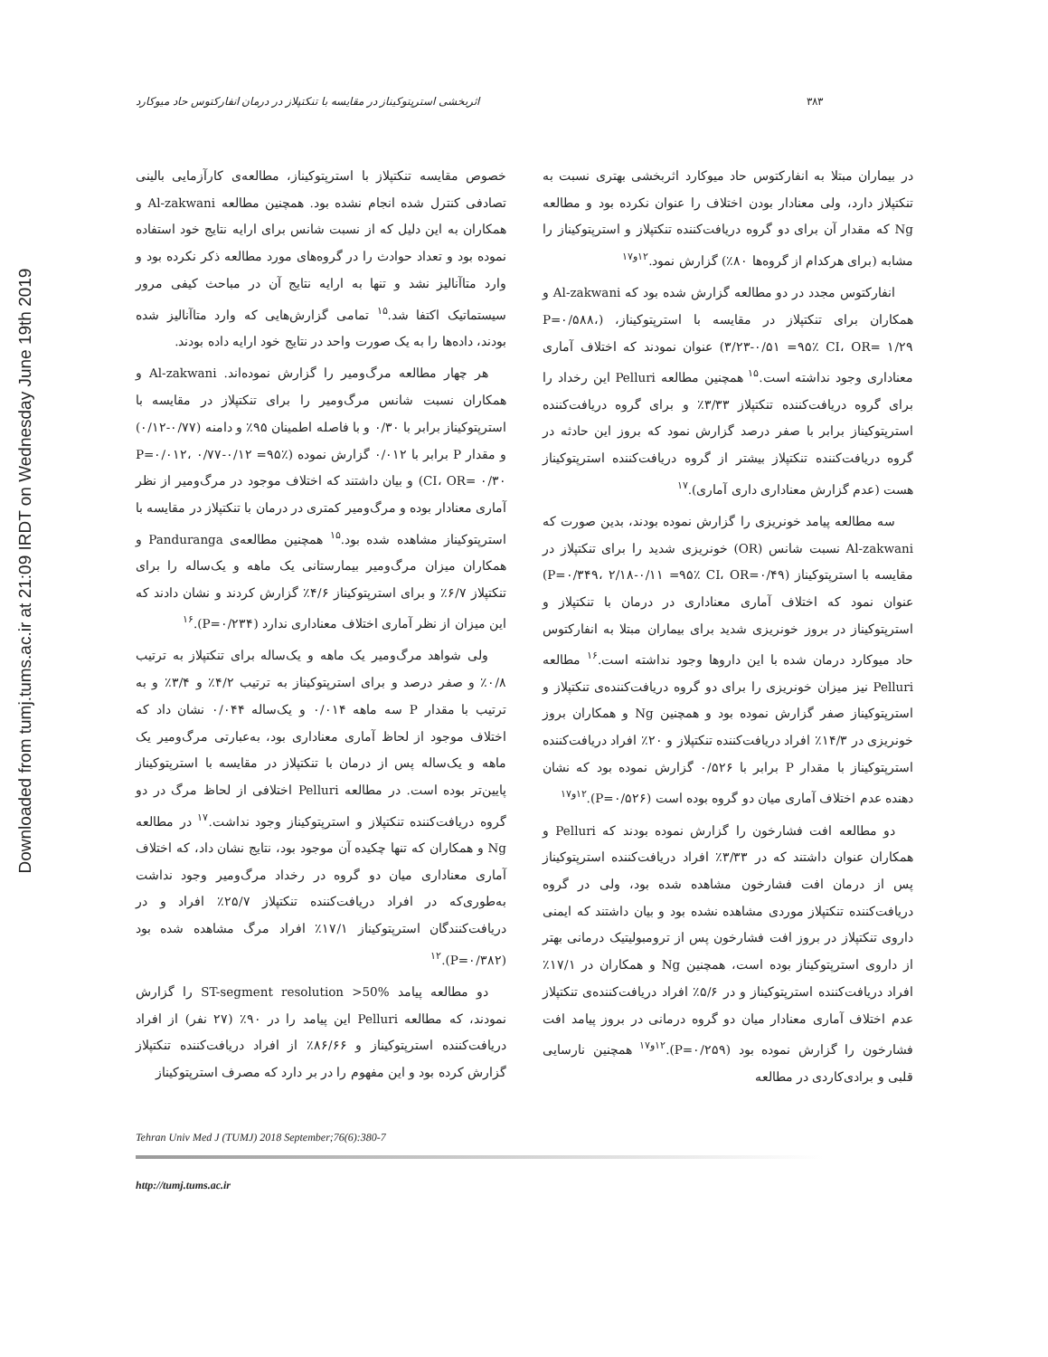Downloaded from tumj.tums.ac.ir at 21:09 IRDT on Wednesday June 19th 2019
۳۸۳ اثربخشی استرپتوکیناز در مقایسه با تنکتپلاز در درمان انفارکتوس حاد میوکارد
خصوص مقایسه تنکتپلاز با استرپتوکیناز، مطالعه‌ی کارآزمایی بالینی تصادفی کنترل شده انجام نشده بود. همچنین مطالعه Al-zakwani و همکاران به این دلیل که از نسبت شانس برای ارایه نتایج خود استفاده نموده بود و تعداد حوادث را در گروه‌های مورد مطالعه ذکر نکرده بود و وارد متاآنالیز نشد و تنها به ارایه نتایج آن در مباحث کیفی مرور سیستماتیک اکتفا شد.<sup>۱۵</sup> تمامی گزارش‌هایی که وارد متاآنالیز شده بودند، داده‌ها را به یک صورت واحد در نتایج خود ارایه داده بودند.
هر چهار مطالعه مرگ‌ومیر را گزارش نموده‌اند. Al-zakwani و همکاران نسبت شانس مرگ‌ومیر را برای تنکتپلاز در مقایسه با استرپتوکیناز برابر با ۰/۳۰ و با فاصله اطمینان ۹۵٪ و دامنه (۰/۷۷-۰/۱۲) و مقدار P برابر با ۰/۰۱۲ گزارش نموده (P=۰/۰۱۲، ۰/۷۷-۰/۱۲ =۹۵٪ CI، OR= ۰/۳۰) و بیان داشتند که اختلاف موجود در مرگ‌ومیر از نظر آماری معنادار بوده و مرگ‌ومیر کمتری در درمان با تنکتپلاز در مقایسه با استرپتوکیناز مشاهده شده بود.<sup>۱۵</sup> همچنین مطالعه‌ی Panduranga و همکاران میزان مرگ‌ومیر بیمارستانی یک ماهه و یک‌ساله را برای تنکتپلاز ۶/۷٪ و برای استرپتوکیناز ۴/۶٪ گزارش کردند و نشان دادند که این میزان از نظر آماری اختلاف معناداری ندارد (P=۰/۲۳۴).<sup>۱۶</sup>
ولی شواهد مرگ‌ومیر یک ماهه و یک‌ساله برای تنکتپلاز به ترتیب ۰/۸٪ و صفر درصد و برای استرپتوکیناز به ترتیب ۴/۲٪ و ۳/۴٪ و به ترتیب با مقدار P سه ماهه ۰/۰۱۴ و یک‌ساله ۰/۰۴۴ نشان داد که اختلاف موجود از لحاظ آماری معناداری بود، به‌عبارتی مرگ‌ومیر یک ماهه و یک‌ساله پس از درمان با تنکتپلاز در مقایسه با استرپتوکیناز پایین‌تر بوده است. در مطالعه Pelluri اختلافی از لحاظ مرگ در دو گروه دریافت‌کننده تنکتپلاز و استرپتوکیناز وجود نداشت.<sup>۱۷</sup> در مطالعه Ng و همکاران که تنها چکیده آن موجود بود، نتایج نشان داد، که اختلاف آماری معناداری میان دو گروه در رخداد مرگ‌ومیر وجود نداشت به‌طوری‌که در افراد دریافت‌کننده تنکتپلاز ۲۵/۷٪ افراد و در دریافت‌کنندگان استرپتوکیناز ۱۷/۱٪ افراد مرگ مشاهده شده بود (P=۰/۳۸۲).<sup>۱۲</sup>
دو مطالعه پیامد ST-segment resolution >50% را گزارش نمودند، که مطالعه Pelluri این پیامد را در ۹۰٪ (۲۷ نفر) از افراد دریافت‌کننده استرپتوکیناز و ۸۶/۶۶٪ از افراد دریافت‌کننده تنکتپلاز گزارش کرده بود و این مفهوم را در بر دارد که مصرف استرپتوکیناز
در بیماران مبتلا به انفارکتوس حاد میوکارد اثربخشی بهتری نسبت به تنکتپلاز دارد، ولی معنادار بودن اختلاف را عنوان نکرده بود و مطالعه Ng که مقدار آن برای دو گروه دریافت‌کننده تنکتپلاز و استرپتوکیناز را مشابه (برای هرکدام از گروه‌ها ۸۰٪) گزارش نمود.<sup>۱۲و۱۷</sup>
انفارکتوس مجدد در دو مطالعه گزارش شده بود که Al-zakwani و همکاران برای تنکتپلاز در مقایسه با استرپتوکیناز، (P=۰/۵۸۸، ۳/۲۳-۰/۵۱ =۹۵٪ CI، OR= ۱/۲۹) عنوان نمودند که اختلاف آماری معناداری وجود نداشته است.<sup>۱۵</sup> همچنین مطالعه Pelluri این رخداد را برای گروه دریافت‌کننده تنکتپلاز ۳/۳۳٪ و برای گروه دریافت‌کننده استرپتوکیناز برابر با صفر درصد گزارش نمود که بروز این حادثه در گروه دریافت‌کننده تنکتپلاز بیشتر از گروه دریافت‌کننده استرپتوکیناز هست (عدم گزارش معناداری داری آماری).<sup>۱۷</sup>
سه مطالعه پیامد خونریزی را گزارش نموده بودند، بدین صورت که Al-zakwani نسبت شانس (OR) خونریزی شدید را برای تنکتپلاز در مقایسه با استرپتوکیناز (P=۰/۳۴۹، ۲/۱۸-۰/۱۱ =۹۵٪ CI، OR=۰/۴۹) عنوان نمود که اختلاف آماری معناداری در درمان با تنکتپلاز و استرپتوکیناز در بروز خونریزی شدید برای بیماران مبتلا به انفارکتوس حاد میوکارد درمان شده با این داروها وجود نداشته است.<sup>۱۶</sup> مطالعه Pelluri نیز میزان خونریزی را برای دو گروه دریافت‌کننده‌ی تنکتپلاز و استرپتوکیناز صفر گزارش نموده بود و همچنین Ng و همکاران بروز خونریزی در ۱۴/۳٪ افراد دریافت‌کننده تنکتپلاز و ۲۰٪ افراد دریافت‌کننده استرپتوکیناز با مقدار P برابر با ۰/۵۲۶ گزارش نموده بود که نشان دهنده عدم اختلاف آماری میان دو گروه بوده است (P=۰/۵۲۶).<sup>۱۲و۱۷</sup>
دو مطالعه افت فشارخون را گزارش نموده بودند که Pelluri و همکاران عنوان داشتند که در ۳/۳۳٪ افراد دریافت‌کننده استرپتوکیناز پس از درمان افت فشارخون مشاهده شده بود، ولی در گروه دریافت‌کننده تنکتپلاز موردی مشاهده نشده بود و بیان داشتند که ایمنی داروی تنکتپلاز در بروز افت فشارخون پس از ترومبولیتیک درمانی بهتر از داروی استرپتوکیناز بوده است، همچنین Ng و همکاران در ۱۷/۱٪ افراد دریافت‌کننده استرپتوکیناز و در ۵/۶٪ افراد دریافت‌کننده‌ی تنکتپلاز عدم اختلاف آماری معنادار میان دو گروه درمانی در بروز پیامد افت فشارخون را گزارش نموده بود (P=۰/۲۵۹).<sup>۱۲و۱۷</sup> همچنین نارسایی قلبی و برادی‌کاردی در مطالعه
Tehran Univ Med J (TUMJ) 2018 September;76(6):380-7
http://tumj.tums.ac.ir